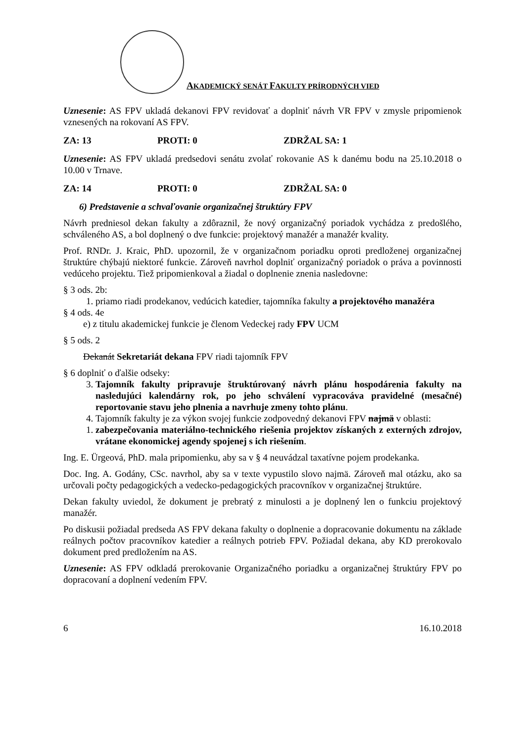AKADEMICKÝ SENÁT FAKULTY PRÍRODNÝCH VIED
Uznesenie: AS FPV ukladá dekanovi FPV revidovať a doplniť návrh VR FPV v zmysle pripomienok vznesených na rokovaní AS FPV.
ZA: 13 PROTI: 0 ZDRŽAL SA: 1
Uznesenie: AS FPV ukladá predsedovi senátu zvolať rokovanie AS k danému bodu na 25.10.2018 o 10.00 v Trnave.
ZA: 14 PROTI: 0 ZDRŽAL SA: 0
6) Predstavenie a schvaľovanie organizačnej štruktúry FPV
Návrh predniesol dekan fakulty a zdôraznil, že nový organizačný poriadok vychádza z predošlého, schváleného AS, a bol doplnený o dve funkcie: projektový manažér a manažér kvality.
Prof. RNDr. J. Kraic, PhD. upozornil, že v organizačnom poriadku oproti predloženej organizačnej štruktúre chýbajú niektoré funkcie. Zároveň navrhol doplniť organizačný poriadok o práva a povinnosti vedúceho projektu. Tiež pripomienkoval a žiadal o doplnenie znenia nasledovne:
§ 3 ods. 2b:
1. priamo riadi prodekanov, vedúcich katedier, tajomníka fakulty a projektového manažéra
§ 4 ods. 4e
e) z titulu akademickej funkcie je členom Vedeckej rady FPV UCM
§ 5 ods. 2
Dekanát Sekretariát dekana FPV riadi tajomník FPV
§ 6 doplniť o ďalšie odseky:
3. Tajomník fakulty pripravuje štruktúrovaný návrh plánu hospodárenia fakulty na nasledujúci kalendárny rok, po jeho schválení vypracováva pravidelné (mesačné) reportovanie stavu jeho plnenia a navrhuje zmeny tohto plánu.
4. Tajomník fakulty je za výkon svojej funkcie zodpovedný dekanovi FPV najmä v oblasti:
1. zabezpečovania materiálno-technického riešenia projektov získaných z externých zdrojov, vrátane ekonomickej agendy spojenej s ich riešením.
Ing. E. Ürgeová, PhD. mala pripomienku, aby sa v § 4 neuvádzal taxatívne pojem prodekanka.
Doc. Ing. A. Godány, CSc. navrhol, aby sa v texte vypustilo slovo najmä. Zároveň mal otázku, ako sa určovali počty pedagogických a vedecko-pedagogických pracovníkov v organizačnej štruktúre.
Dekan fakulty uviedol, že dokument je prebratý z minulosti a je doplnený len o funkciu projektový manažér.
Po diskusii požiadal predseda AS FPV dekana fakulty o doplnenie a dopracovanie dokumentu na základe reálnych počtov pracovníkov katedier a reálnych potrieb FPV. Požiadal dekana, aby KD prerokovalo dokument pred predložením na AS.
Uznesenie: AS FPV odkladá prerokovanie Organizačného poriadku a organizačnej štruktúry FPV po dopracovaní a doplnení vedením FPV.
6 16.10.2018